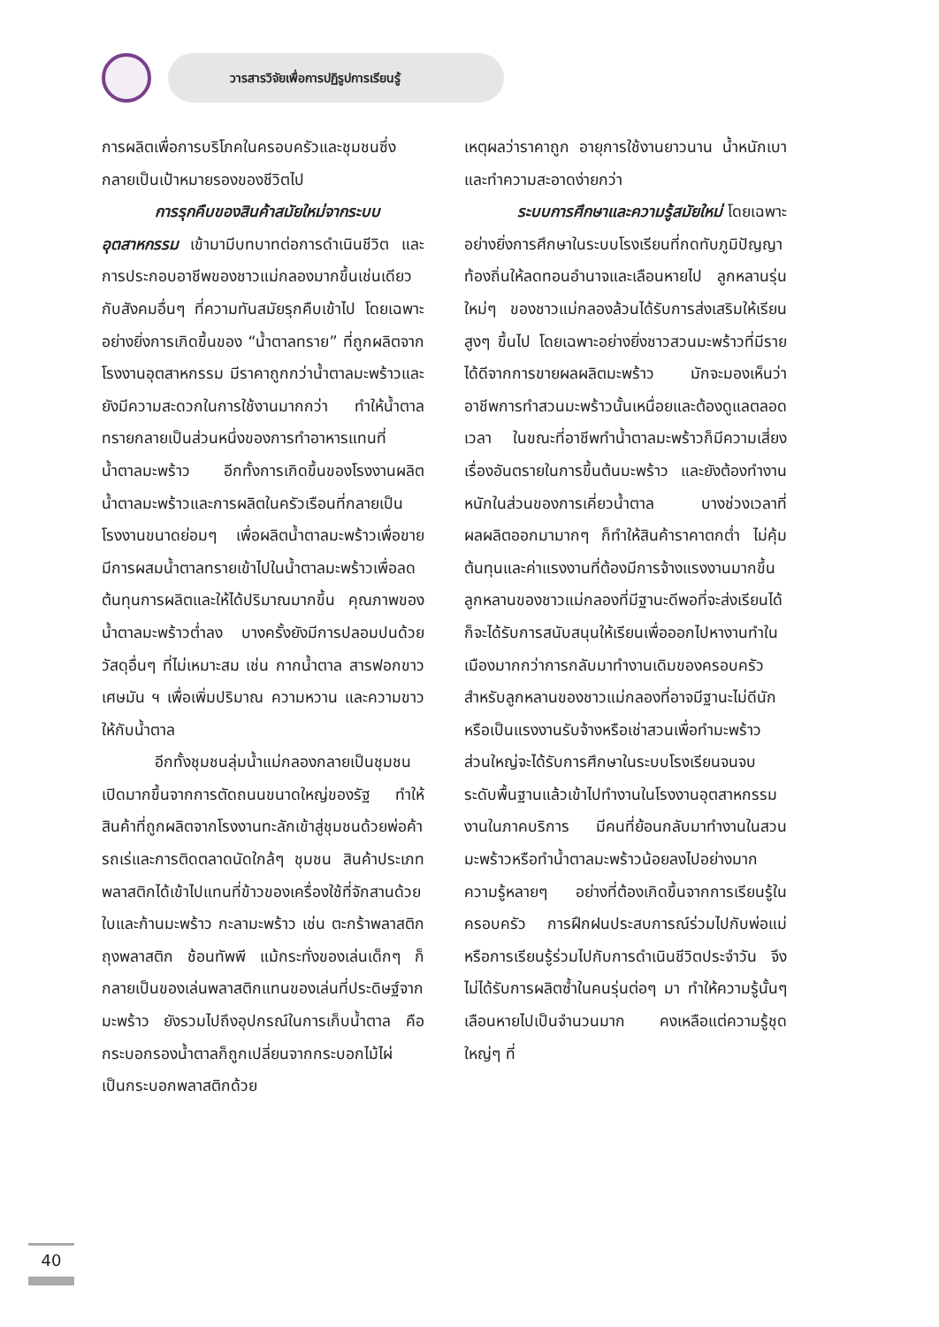วารสารวิจัยเพื่อการปฏิรูปการเรียนรู้
การผลิตเพื่อการบริโภคในครอบครัวและชุมชนซึ่งกลายเป็นเป้าหมายรองของชีวิตไป
การรุกคืบของสินค้าสมัยใหม่จากระบบอุตสาหกรรม เข้ามามีบทบาทต่อการดำเนินชีวิต และการประกอบอาชีพของชาวแม่กลองมากขึ้นเช่นเดียวกับสังคมอื่นๆ ที่ความทันสมัยรุกคืบเข้าไป โดยเฉพาะอย่างยิ่งการเกิดขึ้นของ “น้ำตาลทราย” ที่ถูกผลิตจากโรงงานอุตสาหกรรม มีราคาถูกกว่าน้ำตาลมะพร้าวและยังมีความสะดวกในการใช้งานมากกว่า ทำให้น้ำตาลทรายกลายเป็นส่วนหนึ่งของการทำอาหารแทนที่น้ำตาลมะพร้าว อีกทั้งการเกิดขึ้นของโรงงานผลิตน้ำตาลมะพร้าวและการผลิตในครัวเรือนที่กลายเป็นโรงงานขนาดย่อมๆ เพื่อผลิตน้ำตาลมะพร้าวเพื่อขาย มีการผสมน้ำตาลทรายเข้าไปในน้ำตาลมะพร้าวเพื่อลดต้นทุนการผลิตและให้ได้ปริมาณมากขึ้น คุณภาพของน้ำตาลมะพร้าวต่ำลง บางครั้งยังมีการปลอมปนด้วยวัสดุอื่นๆ ที่ไม่เหมาะสม เช่น กากน้ำตาล สารฟอกขาว เศษมัน ฯ เพื่อเพิ่มปริมาณ ความหวาน และความขาวให้กับน้ำตาล
อีกทั้งชุมชนลุ่มน้ำแม่กลองกลายเป็นชุมชนเปิดมากขึ้นจากการตัดถนนขนาดใหญ่ของรัฐ ทำให้สินค้าที่ถูกผลิตจากโรงงานทะลักเข้าสู่ชุมชนด้วยพ่อค้ารถเร่และการติดตลาดนัดใกล้ๆ ชุมชน สินค้าประเภทพลาสติกได้เข้าไปแทนที่ข้าวของเครื่องใช้ที่จักสานด้วยใบและก้านมะพร้าว กะลามะพร้าว เช่น ตะกร้าพลาสติก ถุงพลาสติก ช้อนทัพพี แม้กระทั่งของเล่นเด็กๆ ก็กลายเป็นของเล่นพลาสติกแทนของเล่นที่ประดิษฐ์จากมะพร้าว ยังรวมไปถึงอุปกรณ์ในการเก็บน้ำตาล คือกระบอกรองน้ำตาลก็ถูกเปลี่ยนจากกระบอกไม้ไผ่เป็นกระบอกพลาสติกด้วย
เหตุผลว่าราคาถูก อายุการใช้งานยาวนาน น้ำหนักเบา และทำความสะอาดง่ายกว่า
ระบบการศึกษาและความรู้สมัยใหม่ โดยเฉพาะอย่างยิ่งการศึกษาในระบบโรงเรียนที่กดทับภูมิปัญญาท้องถิ่นให้ลดทอนอำนาจและเลือนหายไป ลูกหลานรุ่นใหม่ๆ ของชาวแม่กลองล้วนได้รับการส่งเสริมให้เรียนสูงๆ ขึ้นไป โดยเฉพาะอย่างยิ่งชาวสวนมะพร้าวที่มีรายได้ดีจากการขายผลผลิตมะพร้าว มักจะมองเห็นว่าอาชีพการทำสวนมะพร้าวนั้นเหนื่อยและต้องดูแลตลอดเวลา ในขณะที่อาชีพทำน้ำตาลมะพร้าวก็มีความเสี่ยงเรื่องอันตรายในการขึ้นต้นมะพร้าว และยังต้องทำงานหนักในส่วนของการเคี่ยวน้ำตาล บางช่วงเวลาที่ผลผลิตออกมามากๆ ก็ทำให้สินค้าราคาตกต่ำ ไม่คุ้มต้นทุนและค่าแรงงานที่ต้องมีการจ้างแรงงานมากขึ้น ลูกหลานของชาวแม่กลองที่มีฐานะดีพอที่จะส่งเรียนได้ก็จะได้รับการสนับสนุนให้เรียนเพื่อออกไปหางานทำในเมืองมากกว่าการกลับมาทำงานเดิมของครอบครัว สำหรับลูกหลานของชาวแม่กลองที่อาจมีฐานะไม่ดีนัก หรือเป็นแรงงานรับจ้างหรือเช่าสวนเพื่อทำมะพร้าว ส่วนใหญ่จะได้รับการศึกษาในระบบโรงเรียนจนจบระดับพื้นฐานแล้วเข้าไปทำงานในโรงงานอุตสาหกรรม งานในภาคบริการ มีคนที่ย้อนกลับมาทำงานในสวนมะพร้าวหรือทำน้ำตาลมะพร้าวน้อยลงไปอย่างมาก ความรู้หลายๆ อย่างที่ต้องเกิดขึ้นจากการเรียนรู้ในครอบครัว การฝึกฝนประสบการณ์ร่วมไปกับพ่อแม่ หรือการเรียนรู้ร่วมไปกับการดำเนินชีวิตประจำวัน จึงไม่ได้รับการผลิตซ้ำในคนรุ่นต่อๆ มา ทำให้ความรู้นั้นๆ เลือนหายไปเป็นจำนวนมาก คงเหลือแต่ความรู้ชุดใหญ่ๆ ที่
40